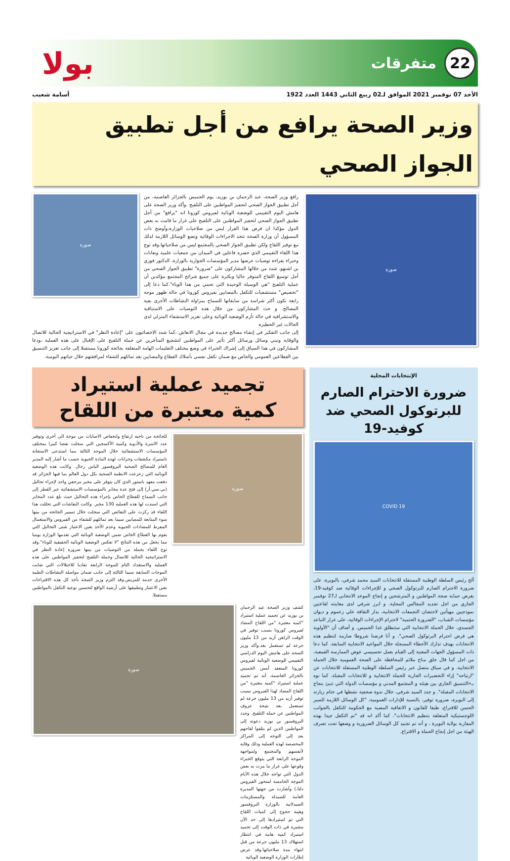22
متفرقات
بولا
الأحد 07 نوفمبر 2021 الموافق لـ02 ربيع الثاني 1443 العدد 1922 أسامة شعيب
وزير الصحة يرافع من أجل تطبيق الجواز الصحي
صورة
رافع وزير الصحة، عبد الرحمان بن بوزيد، يوم الخميس بالجزائر العاصمة، من أجل تطبيق الجواز الصحي لتحفيز المواطنين على التلقيح .وأكد وزير الصحة على هامش اليوم التقييمي للوضعية الوبائية لفيروس كورونا انه "يرافع" من أجل تطبيق الجواز الصحي لتحفيز المواطنين على التلقيح على غرار ما قامت به بعض الدول مؤكدا ان فرض هذا القرار ليس من صلاحيات الوزارة،وأوضح ذات المسؤول أن وزارة الصحة تتخذ الاجراءات الوقائية وتضع الوسائل اللازمة لذلك مع توفير اللقاح ولكن تطبيق الجواز الصحي بالمجتمع ليس من صلاحياتها.وقد توج هذا اللقاء التقييمي الذي حضره فاعلين في الميدان من جمعيات علمية ونقابات وخبراء بقراءة توصيات عرضها مدير المؤسسات الجوارية بالوزارة، الدكتور فوزي بن اشنهو، شدد من خلالها المشاركون على "ضرورة" تطبيق الجواز الصحي من أجل توسيع اللقاح المتوفر حاليا وبكثرة على جميع شرائح المجتمع مؤكدين أن عملية التلقيح "هي الوسيلة الوحيدة التي تحمي من هذا الوباء".كما دعا إلى "تخصيص" مستشفيات للتكفل بالمصابين بفيروس كورونا في حالة ظهور موجة رابعة تكون أكثر شراسة من سابقاتها للسماح بمزاولة النشاطات الأخرى بقية المصالح. و حث المشاركون من خلال هذه التوصيات على الاستباقية والاستشرافية في حالة تأزم الوضعية الوبائية وعلى تعزيز الاستشفاء المنزلي لدى الحالات غير الخطيرة
صورة
إلى جانب التفكير في إنشاء مصالح جديدة في مجال الانعاش ،كما شدد الاخصائيون على "إعادة النظر" في الاستراتيجية الحالية للاتصال والوقاية وتبني وسائل ورسائل أكثر تأثير على المواطنين لتشجيع المتأخرين عن حملة التلقيح على الإقبال على هذه العملية ،ودعا المشاركون في هذا السياق إلى إشراك الخبراء في وضع مختلف التعليمات الهامة المتعلقة بجائحة كورونا مستقبلا إلى جانب تعزيز التنسيق بين القطاعين العمومي والخاص مع ضمان تكفل نفسي بأسلاك القطاع والمصابين بعد تماثلهم للشفاء لمرافقتهم خلال حياتهم اليومية.
الإنتخابات المحلية
ضرورة الاحترام الصارم للبرتوكول الصحي ضد كوفيد-19
COVID 19
ألح رئيس السلطة الوطنية المستقلة للانتخابات السيد محمد شرفي، بالبويرة، على ضرورة الاحترام الصارم للبرتوكول الصحي و للإجراءات الوقائية ضد كوفيد-19، بغرض حماية صحة المواطنين و المترشحين و إنجاح الموعد الانتخابي لـ27 نوفمبر الجاري من اجل تجديد المجالس المحلية. و ابرز شرفي لدى معاينته لقاعتين نموذجيين مهيأتين لاحتضان التجمعات الانتخابية، بدار الثقافة علي زعموم و ديوان مؤسسات الشباب، "الضرورة الحتمية" لاحترام الإجراءات الوقائية، على غرار التباعد الجسدي، خلال الحملة الانتخابية التي ستنطلق غدا الخميس. و أضاف أن "الأولوية هي فرض احترام البرتوكول الصحي". و أنا فرضنا شروطا صارمة لتنظيم هذه الانتخابات بهدف تدارك الأخطاء المسجلة خلال المواعيد الانتخابية السابقة. كما دعا ذات المسؤول الجهات المعنية إلى القيام بعمل تحسيسي عوض الممارسة القمعية، من اجل كما قال خلق مناخ ملائم للمحافظة على الصحة العمومية خلال الحملة الانتخابية. و في سياق متصل عبر رئيس السلطة الوطنية المستقلة للانتخابات عن "ارتياحه" إزاء التحضيرات الجارية للحملة الانتخابية و للانتخابات المقبلة. كما نوه بـ«التنسيق الجاري بين هيئته و المجتمع المدني و مؤسسات الدولة التي تنبئ بنجاح الانتخابات المقبلة". و جدد السيد شرفي، خلال ندوة صحفية نشطها في ختام زيارته إلى البويرة، ضرورة توفير، بالنسبة للإدارات العمومية، "كل الوسائل اللازمة للسير الحسن للاقتراع، طبقا للقانون و الاتفاقية المضية مع الحكومة للتكفل بالجوانب اللوجستيكية المتعلقة بتنظيم الانتخابات". كما أكد انه قد "تم التكفل جيدا بهذه المقاربة بولاية البويرة ، و أنه تم تجنيد كل الوسائل الضرورية و وضعها تحت تصرف الهيئة من اجل إنجاح الحملة و الاقتراع.
تجميد عملية استيراد
كمية معتبرة من اللقاح
صورة
للجائحة من ناحية ارتفاع وانخفاض الاصابات من موجة الى أخرى وتوفير عدد الاسرة والأدوية وكمية الأكسجين التي سجلت نقصا كبيرا بمختلف المؤسسات الاستشفائية خلال الموجة الثالثة مما استدعى الاستعانة باستيراد مكشفات وخزانات لهذه المادة الحيوية حسب ما أشار إليه المدير العام للمصالح الصحية البروفسور الياس رحال. وكانت هذه الوضعية الوبائية التي زعزعت الانظمة الصحية بكل دول العالم بما فيها الجزائر قد دفعت معهد باستور الذي كان يتوفر على مخبر مرجعي واحد لإجراء تحاليل (بي.سي.أر) إلى فتح عدة مخابر بالمؤسسات الاستشفائية عبر القطر إلى جانب السماح للقطاع الخاص بإجراء هذه التحاليل حيث بلغ عدد المخابر التي اسندت لها هذه العملية 130 مخبر. وكانت النقاشات التي تخللت هذا اللقاء قد ركزت على النقائص التي سجلت خلال تسيير الجائحة من بينها سوء المتابعة للمصابين سيما بعد تماثلهم للشفاء من الفيروس والاستعمال المفرط للمضادات الحيوية وعدم الأخذ بعين الاعتبار شتى التحاليل التي يقوم بها القطاع الخاص ضمن الوضعية الوبائية التي تقدمها الوزارة يوميا مما يجعل من هذه النتائج "لا تعكس الوضعية الوبائية الحقيقية للوباء".وقد توج اللقاء بجملة من التوصيات من بينها ضرورة إعادة النظر في الاستراتيجية الحالية للاتصال وحملة التلقيح لتحفيز المواطنين على هذه العملية والاستعداد التام للموجة الرابعة تفاديا للاختلالات التي شابت الموجات السابقة سيما الثالثة إلى جانب ضمان مواصلة النشاطات الطبية الأخرى خدمة للمريض.وقد التزم وزير الصحة بأخذ كل هذه الاقتراحات بعين الاعتبار وتطبيقها على أرضية الواقع لتحسين نوعية التكفل بالمواطنين مستقبلا.
كشف وزير الصحة عبد الرحمان بن بوزيد عن تجميد عملية استيراد "كمية معتبرة "من اللقاح المضاد لفيروس كورونا بسبب توفير في الوقت الراهن أزيد من 13 مليون جرعة لم تستعمل بعد.وأكد وزير الصحة على هامش اليوم الدراسي التقييمي للوضعية الوبائية لفيروس كورونا المنعقد أمس الخميس بالجزائر العاصمة، أنه تم تجميد عملية استيراد "كمية معتبرة "من اللقاح المضاد لهذا الفيروس بسبب توفير أزيد من 13 مليون جرعة لم تستعمل بعد نتيجة عزوف المواطنين عن حملة التلقيح. وجدد البروفسور بن بوزيد دعوته إلى المواطنين الذين لم يتلقوا لقاحهم بعد إلى التوجه إلى المراكز المخصصة لهذه العملية وذلك وقاية لأنفسهم والمجتمع ولمواجهة الموجة الرابعة التي يتوقع الخبراء وقوعها على غرار ما مرت به بعض الدول التي تواجه خلال هذه الأيام الموجة الخامسة لمتحور الفيروس دلتا.) وأشارت من جهتها المديرة العامة للصيدلة والمستلزمات الصيدلانية بالوزارة البروفسور وهيبة حجوج إلى كميات اللقاح التي تم استيرادها إلى حد الآن مشيرة في ذات الوقت إلى تجميد استيراد كمية هامة في انتظار استهلاك 13 مليون جرعة من قبل انتهاء مدة صلاحياتها.وقد عرض إطارات الوزارة الوضعية الوبائية
صورة